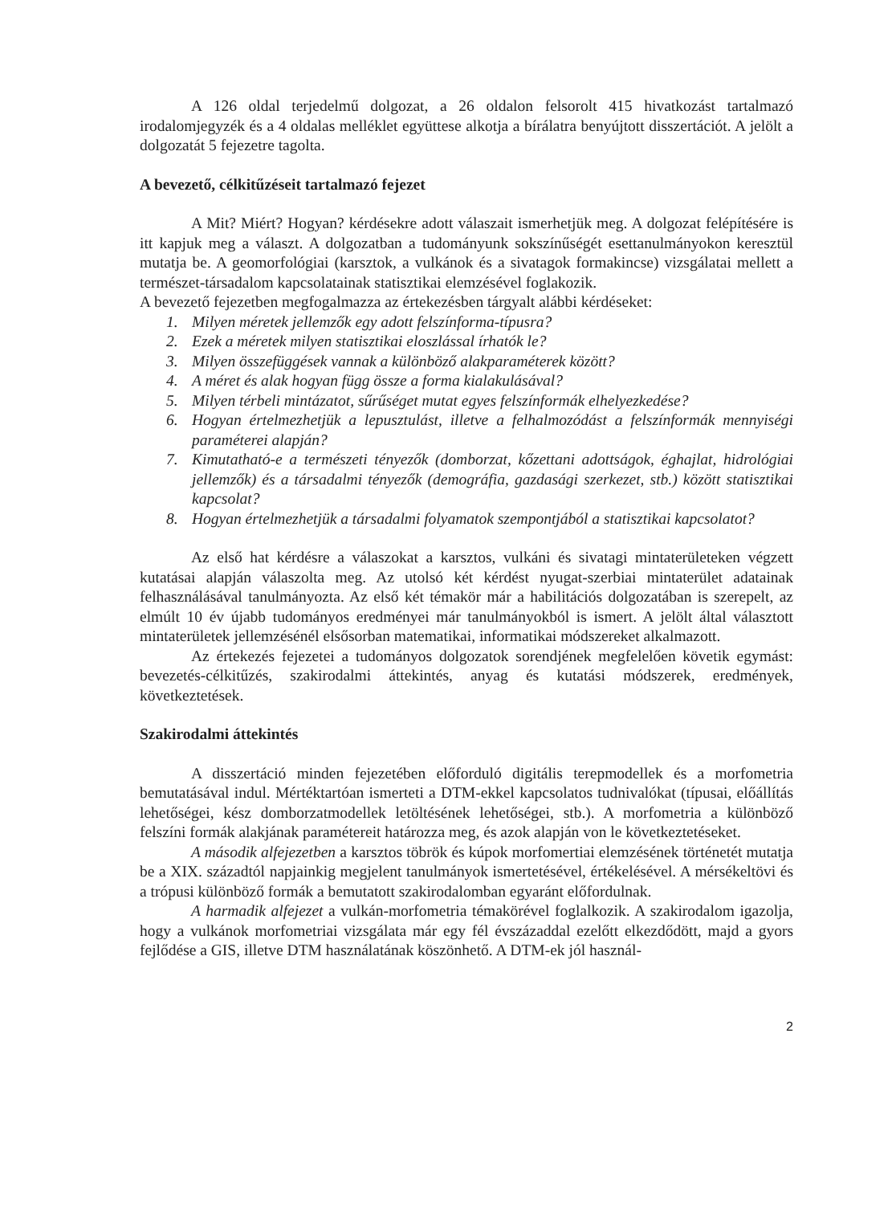A 126 oldal terjedelmű dolgozat, a 26 oldalon felsorolt 415 hivatkozást tartalmazó irodalomjegyzék és a 4 oldalas melléklet együttese alkotja a bírálatra benyújtott disszertációt. A jelölt a dolgozatát 5 fejezetre tagolta.
A bevezető, célkitűzéseit tartalmazó fejezet
A Mit? Miért? Hogyan? kérdésekre adott válaszait ismerhetjük meg. A dolgozat felépítésére is itt kapjuk meg a választ. A dolgozatban a tudományunk sokszínűségét esettanulmányokon keresztül mutatja be. A geomorfológiai (karsztok, a vulkánok és a sivatagok formakincse) vizsgálatai mellett a természet-társadalom kapcsolatainak statisztikai elemzésével foglakozik.
A bevezető fejezetben megfogalmazza az értekezésben tárgyalt alábbi kérdéseket:
1. Milyen méretek jellemzők egy adott felszínforma-típusra?
2. Ezek a méretek milyen statisztikai eloszlással írhatók le?
3. Milyen összefüggések vannak a különböző alakparaméterek között?
4. A méret és alak hogyan függ össze a forma kialakulásával?
5. Milyen térbeli mintázatot, sűrűséget mutat egyes felszínformák elhelyezkedése?
6. Hogyan értelmezhetjük a lepusztulást, illetve a felhalmozódást a felszínformák mennyiségi paraméterei alapján?
7. Kimutatható-e a természeti tényezők (domborzat, kőzettani adottságok, éghajlat, hidrológiai jellemzők) és a társadalmi tényezők (demográfia, gazdasági szerkezet, stb.) között statisztikai kapcsolat?
8. Hogyan értelmezhetjük a társadalmi folyamatok szempontjából a statisztikai kapcsolatot?
Az első hat kérdésre a válaszokat a karsztos, vulkáni és sivatagi mintaterületeken végzett kutatásai alapján válaszolta meg. Az utolsó két kérdést nyugat-szerbiai mintaterület adatainak felhasználásával tanulmányozta. Az első két témakör már a habilitációs dolgozatában is szerepelt, az elmúlt 10 év újabb tudományos eredményei már tanulmányokból is ismert. A jelölt által választott mintaterületek jellemzésénél elsősorban matematikai, informatikai módszereket alkalmazott.
Az értekezés fejezetei a tudományos dolgozatok sorendjének megfelelően követik egymást: bevezetés-célkitűzés, szakirodalmi áttekintés, anyag és kutatási módszerek, eredmények, következtetések.
Szakirodalmi áttekintés
A disszertáció minden fejezetében előforduló digitális terepmodellek és a morfometria bemutatásával indul. Mértéktartóan ismerteti a DTM-ekkel kapcsolatos tudnivalókat (típusai, előállítás lehetőségei, kész domborzatmodellek letöltésének lehetőségei, stb.). A morfometria a különböző felszíni formák alakjának paramétereit határozza meg, és azok alapján von le következtetéseket.
A második alfejezetben a karsztos töbrök és kúpok morfomertiai elemzésének történetét mutatja be a XIX. századtól napjainkig megjelent tanulmányok ismertetésével, értékelésével. A mérsékeltövi és a trópusi különböző formák a bemutatott szakirodalomban egyaránt előfordulnak.
A harmadik alfejezet a vulkán-morfometria témakörével foglalkozik. A szakirodalom igazolja, hogy a vulkánok morfometriai vizsgálata már egy fél évszázaddal ezelőtt elkezdődött, majd a gyors fejlődése a GIS, illetve DTM használatának köszönhető. A DTM-ek jól használ-
2